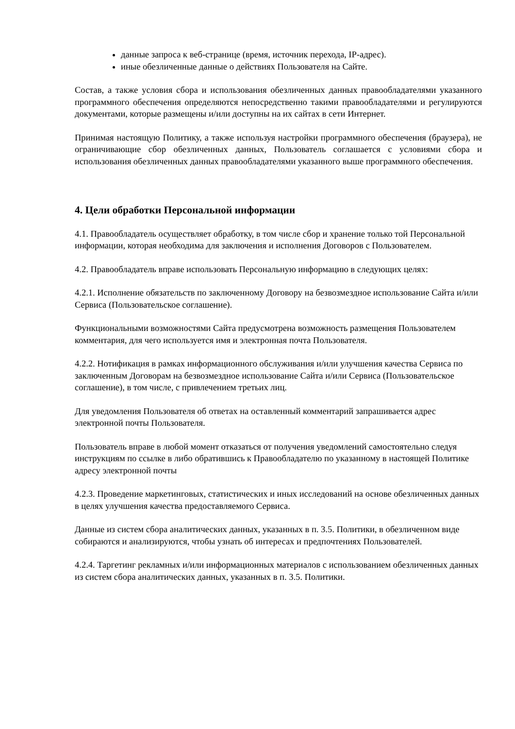данные запроса к веб-странице (время, источник перехода, IP-адрес).
иные обезличенные данные о действиях Пользователя на Сайте.
Состав, а также условия сбора и использования обезличенных данных правообладателями указанного программного обеспечения определяются непосредственно такими правообладателями и регулируются документами, которые размещены и/или доступны на их сайтах в сети Интернет.
Принимая настоящую Политику, а также используя настройки программного обеспечения (браузера), не ограничивающие сбор обезличенных данных, Пользователь соглашается с условиями сбора и использования обезличенных данных правообладателями указанного выше программного обеспечения.
4. Цели обработки Персональной информации
4.1. Правообладатель осуществляет обработку, в том числе сбор и хранение только той Персональной информации, которая необходима для заключения и исполнения Договоров с Пользователем.
4.2. Правообладатель вправе использовать Персональную информацию в следующих целях:
4.2.1. Исполнение обязательств по заключенному Договору на безвозмездное использование Сайта и/или Сервиса (Пользовательское соглашение).
Функциональными возможностями Сайта предусмотрена возможность размещения Пользователем комментария, для чего используется имя и электронная почта Пользователя.
4.2.2. Нотификация в рамках информационного обслуживания и/или улучшения качества Сервиса по заключенным Договорам на безвозмездное использование Сайта и/или Сервиса (Пользовательское соглашение), в том числе, с привлечением третьих лиц.
Для уведомления Пользователя об ответах на оставленный комментарий запрашивается адрес электронной почты Пользователя.
Пользователь вправе в любой момент отказаться от получения уведомлений самостоятельно следуя инструкциям по ссылке в либо обратившись к Правообладателю по указанному в настоящей Политике адресу электронной почты
4.2.3. Проведение маркетинговых, статистических и иных исследований на основе обезличенных данных в целях улучшения качества предоставляемого Сервиса.
Данные из систем сбора аналитических данных, указанных в п. 3.5. Политики, в обезличенном виде собираются и анализируются, чтобы узнать об интересах и предпочтениях Пользователей.
4.2.4. Таргетинг рекламных и/или информационных материалов с использованием обезличенных данных из систем сбора аналитических данных, указанных в п. 3.5. Политики.